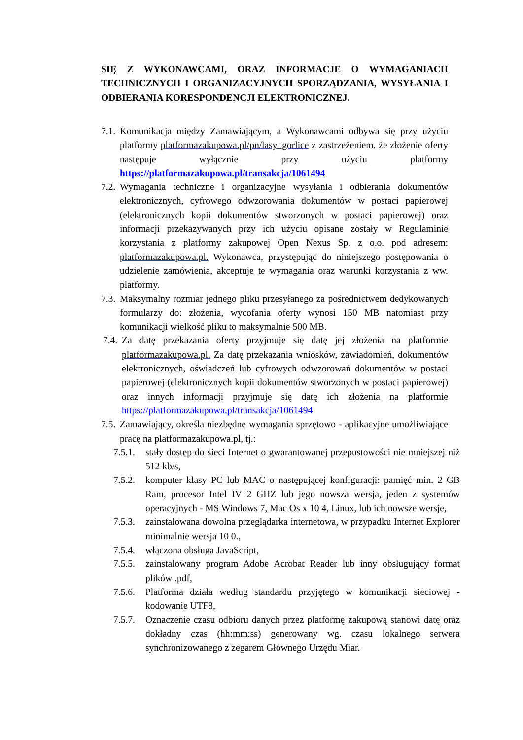SIĘ Z WYKONAWCAMI, ORAZ INFORMACJE O WYMAGANIACH TECHNICZNYCH I ORGANIZACYJNYCH SPORZĄDZANIA, WYSYŁANIA I ODBIERANIA KORESPONDENCJI ELEKTRONICZNEJ.
7.1.
Komunikacja między Zamawiającym, a Wykonawcami odbywa się przy użyciu platformy platformazakupowa.pl/pn/lasy_gorlice z zastrzeżeniem, że złożenie oferty następuje wyłącznie przy użyciu platformy https://platformazakupowa.pl/transakcja/1061494
7.2.
Wymagania techniczne i organizacyjne wysyłania i odbierania dokumentów elektronicznych, cyfrowego odwzorowania dokumentów w postaci papierowej (elektronicznych kopii dokumentów stworzonych w postaci papierowej) oraz informacji przekazywanych przy ich użyciu opisane zostały w Regulaminie korzystania z platformy zakupowej Open Nexus Sp. z o.o. pod adresem: platformazakupowa.pl. Wykonawca, przystępując do niniejszego postępowania o udzielenie zamówienia, akceptuje te wymagania oraz warunki korzystania z ww. platformy.
7.3.
Maksymalny rozmiar jednego pliku przesyłanego za pośrednictwem dedykowanych formularzy do: złożenia, wycofania oferty wynosi 150 MB natomiast przy komunikacji wielkość pliku to maksymalnie 500 MB.
7.4.
Za datę przekazania oferty przyjmuje się datę jej złożenia na platformie platformazakupowa.pl. Za datę przekazania wniosków, zawiadomień, dokumentów elektronicznych, oświadczeń lub cyfrowych odwzorowań dokumentów w postaci papierowej (elektronicznych kopii dokumentów stworzonych w postaci papierowej) oraz innych informacji przyjmuje się datę ich złożenia na platformie https://platformazakupowa.pl/transakcja/1061494
7.5.
Zamawiający, określa niezbędne wymagania sprzętowo - aplikacyjne umożliwiające pracę na platformazakupowa.pl, tj.:
7.5.1.
stały dostęp do sieci Internet o gwarantowanej przepustowości nie mniejszej niż 512 kb/s,
7.5.2.
komputer klasy PC lub MAC o następującej konfiguracji: pamięć min. 2 GB Ram, procesor Intel IV 2 GHZ lub jego nowsza wersja, jeden z systemów operacyjnych - MS Windows 7, Mac Os x 10 4, Linux, lub ich nowsze wersje,
7.5.3.
zainstalowana dowolna przeglądarka internetowa, w przypadku Internet Explorer minimalnie wersja 10 0.,
7.5.4.
włączona obsługa JavaScript,
7.5.5.
zainstalowany program Adobe Acrobat Reader lub inny obsługujący format plików .pdf,
7.5.6.
Platforma działa według standardu przyjętego w komunikacji sieciowej - kodowanie UTF8,
7.5.7.
Oznaczenie czasu odbioru danych przez platformę zakupową stanowi datę oraz dokładny czas (hh:mm:ss) generowany wg. czasu lokalnego serwera synchronizowanego z zegarem Głównego Urzędu Miar.